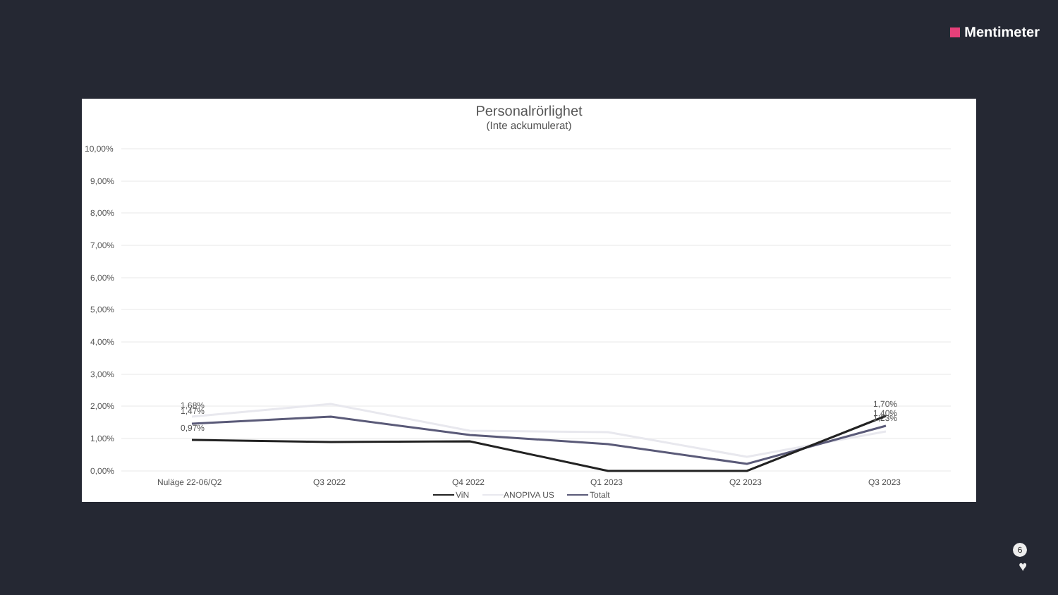Mentimeter
Personalrörlighet
(Inte ackumulerat)
10,00%
9,00%
8,00%
7,00%
6,00%
5,00%
4,00%
3,00%
2,00%
1,00%
0,00%
1,68%
1,47%
0,97%
1,70%
1,40%
1,23%
Nuläge 22-06/Q2
Q3 2022
Q4 2022
Q1 2023
Q2 2023
Q3 2023
ViN
ANOPIVA US
Totalt
6
♥